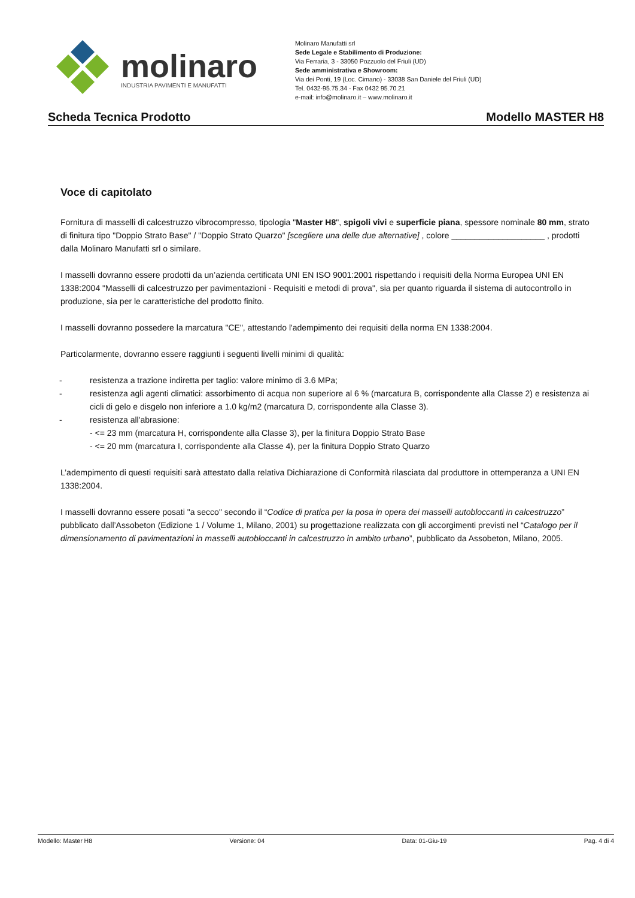molinaro
INDUSTRIA PAVIMENTI E MANUFATTI
Molinaro Manufatti srl
Sede Legale e Stabilimento di Produzione:
Via Ferraria, 3 - 33050 Pozzuolo del Friuli (UD)
Sede amministrativa e Showroom:
Via dei Ponti, 19 (Loc. Cimano) - 33038 San Daniele del Friuli (UD)
Tel. 0432-95.75.34 - Fax 0432 95.70.21
e-mail: info@molinaro.it – www.molinaro.it
Scheda Tecnica Prodotto Modello MASTER H8
Voce di capitolato
Fornitura di masselli di calcestruzzo vibrocompresso, tipologia "Master H8", spigoli vivi e superficie piana, spessore nominale 80 mm, strato di finitura tipo "Doppio Strato Base" / "Doppio Strato Quarzo" [scegliere una delle due alternative] , colore ____________________ , prodotti dalla Molinaro Manufatti srl o similare.
I masselli dovranno essere prodotti da un’azienda certificata UNI EN ISO 9001:2001 rispettando i requisiti della Norma Europea UNI EN 1338:2004 "Masselli di calcestruzzo per pavimentazioni - Requisiti e metodi di prova", sia per quanto riguarda il sistema di autocontrollo in produzione, sia per le caratteristiche del prodotto finito.
I masselli dovranno possedere la marcatura "CE", attestando l'adempimento dei requisiti della norma EN 1338:2004.
Particolarmente, dovranno essere raggiunti i seguenti livelli minimi di qualità:
- resistenza a trazione indiretta per taglio: valore minimo di 3.6 MPa;
- resistenza agli agenti climatici: assorbimento di acqua non superiore al 6 % (marcatura B, corrispondente alla Classe 2) e resistenza ai cicli di gelo e disgelo non inferiore a 1.0 kg/m2 (marcatura D, corrispondente alla Classe 3).
- resistenza all'abrasione:
- <= 23 mm (marcatura H, corrispondente alla Classe 3), per la finitura Doppio Strato Base
- <= 20 mm (marcatura I, corrispondente alla Classe 4), per la finitura Doppio Strato Quarzo
L’adempimento di questi requisiti sarà attestato dalla relativa Dichiarazione di Conformità rilasciata dal produttore in ottemperanza a UNI EN 1338:2004.
I masselli dovranno essere posati "a secco" secondo il “Codice di pratica per la posa in opera dei masselli autobloccanti in calcestruzzo” pubblicato dall’Assobeton (Edizione 1 / Volume 1, Milano, 2001) su progettazione realizzata con gli accorgimenti previsti nel “Catalogo per il dimensionamento di pavimentazioni in masselli autobloccanti in calcestruzzo in ambito urbano”, pubblicato da Assobeton, Milano, 2005.
Modello: Master H8 Versione: 04 Data: 01-Giu-19 Pag. 4 di 4